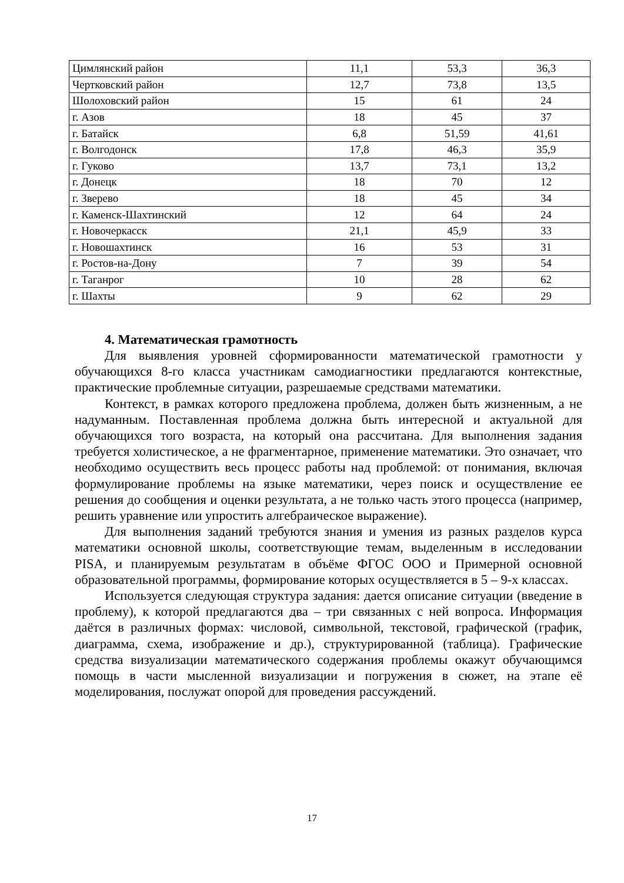| Цимлянский район | 11,1 | 53,3 | 36,3 |
| Чертковский район | 12,7 | 73,8 | 13,5 |
| Шолоховский район | 15 | 61 | 24 |
| г. Азов | 18 | 45 | 37 |
| г. Батайск | 6,8 | 51,59 | 41,61 |
| г. Волгодонск | 17,8 | 46,3 | 35,9 |
| г. Гуково | 13,7 | 73,1 | 13,2 |
| г. Донецк | 18 | 70 | 12 |
| г. Зверево | 18 | 45 | 34 |
| г. Каменск-Шахтинский | 12 | 64 | 24 |
| г. Новочеркасск | 21,1 | 45,9 | 33 |
| г. Новошахтинск | 16 | 53 | 31 |
| г. Ростов-на-Дону | 7 | 39 | 54 |
| г. Таганрог | 10 | 28 | 62 |
| г. Шахты | 9 | 62 | 29 |
4. Математическая грамотность
Для выявления уровней сформированности математической грамотности у обучающихся 8-го класса участникам самодиагностики предлагаются контекстные, практические проблемные ситуации, разрешаемые средствами математики.
Контекст, в рамках которого предложена проблема, должен быть жизненным, а не надуманным. Поставленная проблема должна быть интересной и актуальной для обучающихся того возраста, на который она рассчитана. Для выполнения задания требуется холистическое, а не фрагментарное, применение математики. Это означает, что необходимо осуществить весь процесс работы над проблемой: от понимания, включая формулирование проблемы на языке математики, через поиск и осуществление ее решения до сообщения и оценки результата, а не только часть этого процесса (например, решить уравнение или упростить алгебраическое выражение).
Для выполнения заданий требуются знания и умения из разных разделов курса математики основной школы, соответствующие темам, выделенным в исследовании PISA, и планируемым результатам в объёме ФГОС ООО и Примерной основной образовательной программы, формирование которых осуществляется в 5 – 9-х классах.
Используется следующая структура задания: дается описание ситуации (введение в проблему), к которой предлагаются два – три связанных с ней вопроса. Информация даётся в различных формах: числовой, символьной, текстовой, графической (график, диаграмма, схема, изображение и др.), структурированной (таблица). Графические средства визуализации математического содержания проблемы окажут обучающимся помощь в части мысленной визуализации и погружения в сюжет, на этапе её моделирования, послужат опорой для проведения рассуждений.
17